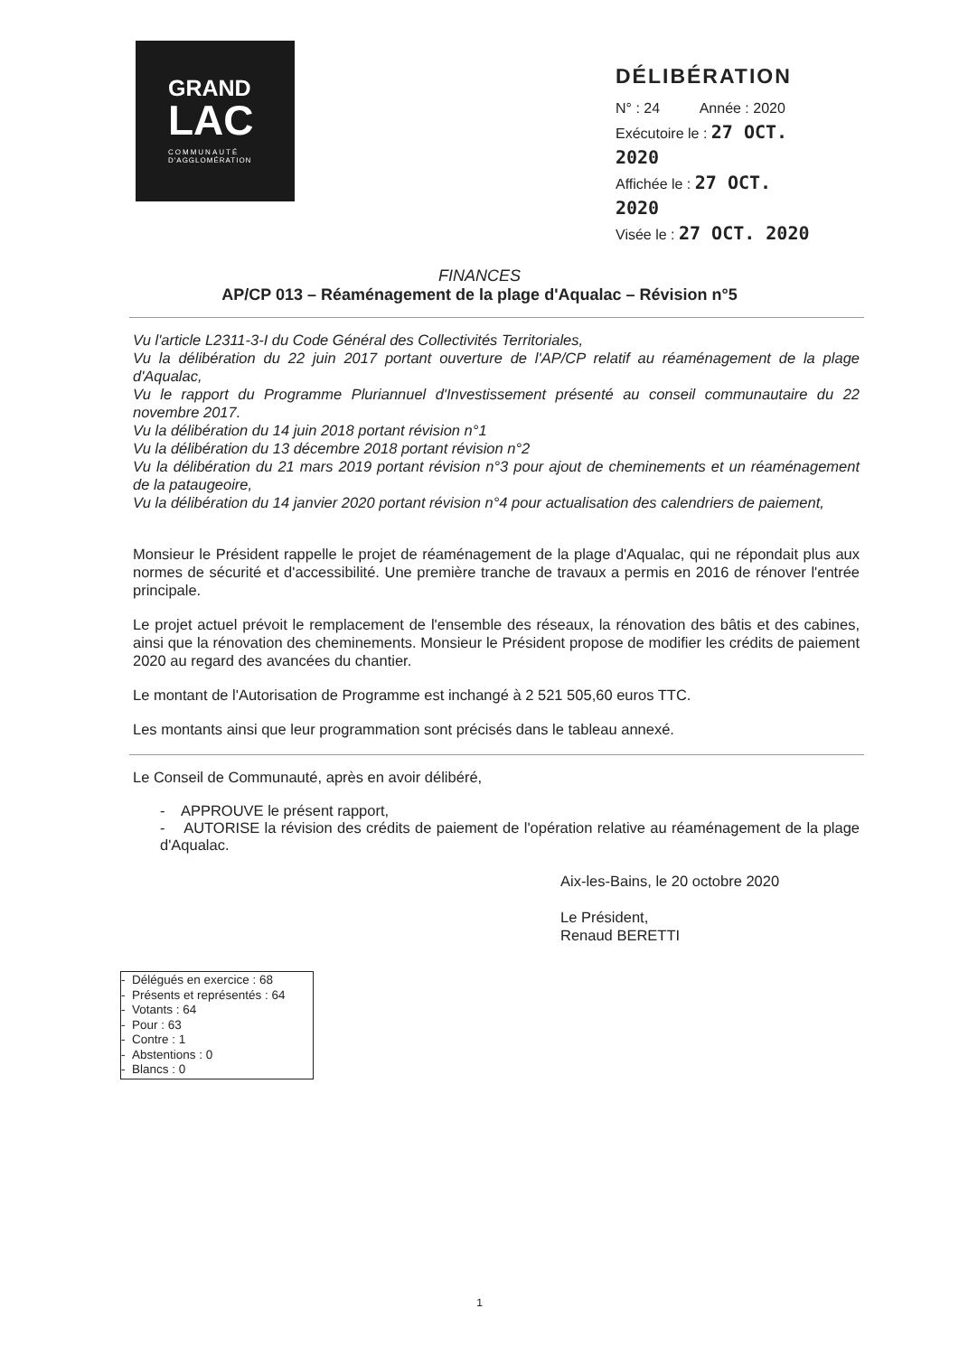GRAND
LAC
COMMUNAUTÉ
D'AGGLOMÉRATION
DÉLIBÉRATION
N° : 24 Année : 2020
Exécutoire le : 27 OCT. 2020
Affichée le : 27 OCT. 2020
Visée le : 27 OCT. 2020
FINANCES
AP/CP 013 – Réaménagement de la plage d'Aqualac – Révision n°5
Vu l'article L2311-3-I du Code Général des Collectivités Territoriales,
Vu la délibération du 22 juin 2017 portant ouverture de l'AP/CP relatif au réaménagement de la plage d'Aqualac,
Vu le rapport du Programme Pluriannuel d'Investissement présenté au conseil communautaire du 22 novembre 2017.
Vu la délibération du 14 juin 2018 portant révision n°1
Vu la délibération du 13 décembre 2018 portant révision n°2
Vu la délibération du 21 mars 2019 portant révision n°3 pour ajout de cheminements et un réaménagement de la pataugeoire,
Vu la délibération du 14 janvier 2020 portant révision n°4 pour actualisation des calendriers de paiement,
Monsieur le Président rappelle le projet de réaménagement de la plage d'Aqualac, qui ne répondait plus aux normes de sécurité et d'accessibilité. Une première tranche de travaux a permis en 2016 de rénover l'entrée principale.
Le projet actuel prévoit le remplacement de l'ensemble des réseaux, la rénovation des bâtis et des cabines, ainsi que la rénovation des cheminements. Monsieur le Président propose de modifier les crédits de paiement 2020 au regard des avancées du chantier.
Le montant de l'Autorisation de Programme est inchangé à 2 521 505,60 euros TTC.
Les montants ainsi que leur programmation sont précisés dans le tableau annexé.
Le Conseil de Communauté, après en avoir délibéré,
- APPROUVE le présent rapport,
- AUTORISE la révision des crédits de paiement de l'opération relative au réaménagement de la plage d'Aqualac.
Aix-les-Bains, le 20 octobre 2020
Le Président,
Renaud BERETTI
- Délégués en exercice : 68
- Présents et représentés : 64
- Votants : 64
- Pour : 63
- Contre : 1
- Abstentions : 0
- Blancs : 0
1